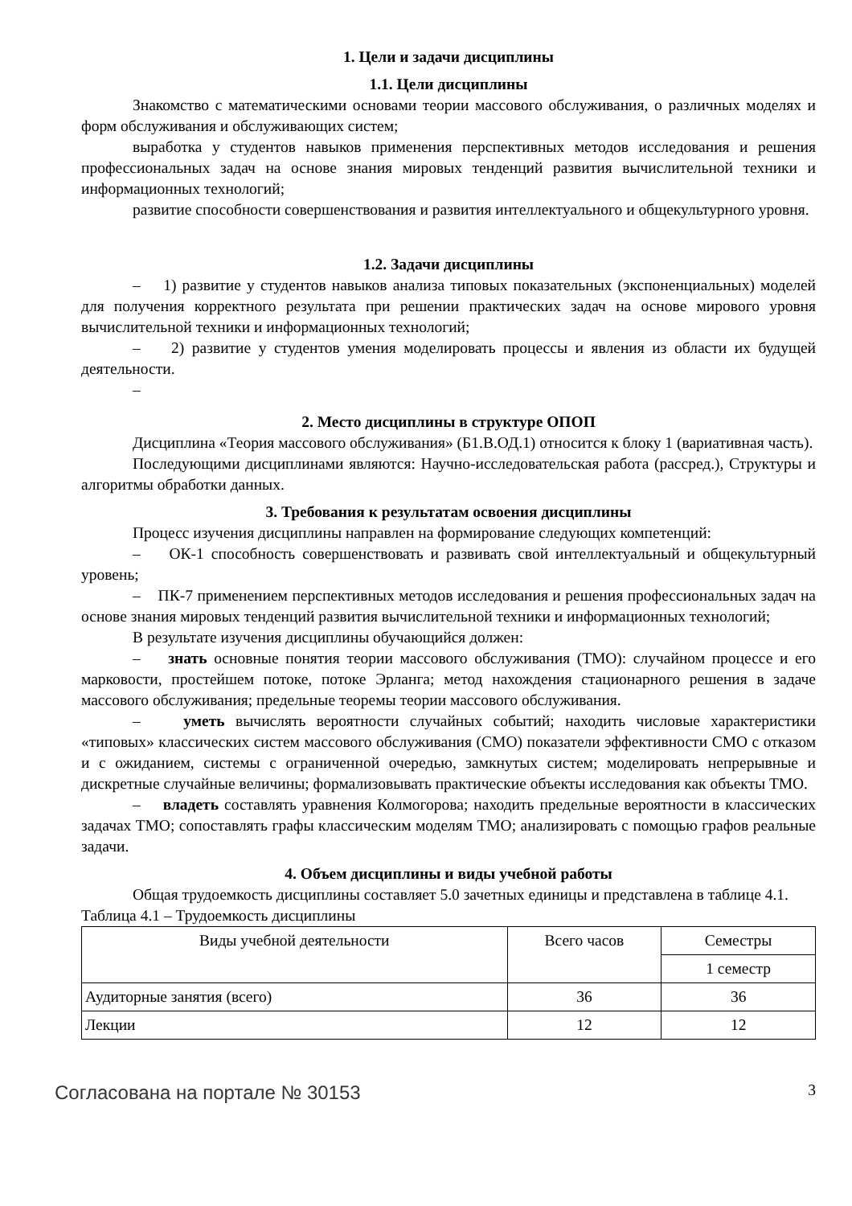1. Цели и задачи дисциплины
1.1. Цели дисциплины
Знакомство с математическими основами теории массового обслуживания, о различных моделях и форм обслуживания и обслуживающих систем;
выработка у студентов навыков применения перспективных методов исследования и решения профессиональных задач на основе знания мировых тенденций развития вычислительной техники и информационных технологий;
развитие способности совершенствования и развития интеллектуального и общекультурного уровня.
1.2. Задачи дисциплины
– 1) развитие у студентов навыков анализа типовых показательных (экспоненциальных) моделей для получения корректного результата при решении практических задач на основе мирового уровня вычислительной техники и информационных технологий;
– 2) развитие у студентов умения моделировать процессы и явления из области их будущей деятельности.
–
2. Место дисциплины в структуре ОПОП
Дисциплина «Теория массового обслуживания» (Б1.В.ОД.1) относится к блоку 1 (вариативная часть).
Последующими дисциплинами являются: Научно-исследовательская работа (рассред.), Структуры и алгоритмы обработки данных.
3. Требования к результатам освоения дисциплины
Процесс изучения дисциплины направлен на формирование следующих компетенций:
– ОК-1 способность совершенствовать и развивать свой интеллектуальный и общекультурный уровень;
– ПК-7 применением перспективных методов исследования и решения профессиональных задач на основе знания мировых тенденций развития вычислительной техники и информационных технологий;
В результате изучения дисциплины обучающийся должен:
– знать основные понятия теории массового обслуживания (ТМО): случайном процессе и его марковости, простейшем потоке, потоке Эрланга; метод нахождения стационарного решения в задаче массового обслуживания; предельные теоремы теории массового обслуживания.
– уметь вычислять вероятности случайных событий; находить числовые характеристики «типовых» классических систем массового обслуживания (СМО) показатели эффективности СМО с отказом и с ожиданием, системы с ограниченной очередью, замкнутых систем; моделировать непрерывные и дискретные случайные величины; формализовывать практические объекты исследования как объекты ТМО.
– владеть составлять уравнения Колмогорова; находить предельные вероятности в классических задачах ТМО; сопоставлять графы классическим моделям ТМО; анализировать с помощью графов реальные задачи.
4. Объем дисциплины и виды учебной работы
Общая трудоемкость дисциплины составляет 5.0 зачетных единицы и представлена в таблице 4.1.
Таблица 4.1 – Трудоемкость дисциплины
| Виды учебной деятельности | Всего часов | Семестры |
| | | 1 семестр |
| Аудиторные занятия (всего) | 36 | 36 |
| Лекции | 12 | 12 |
Согласована на портале № 30153 3